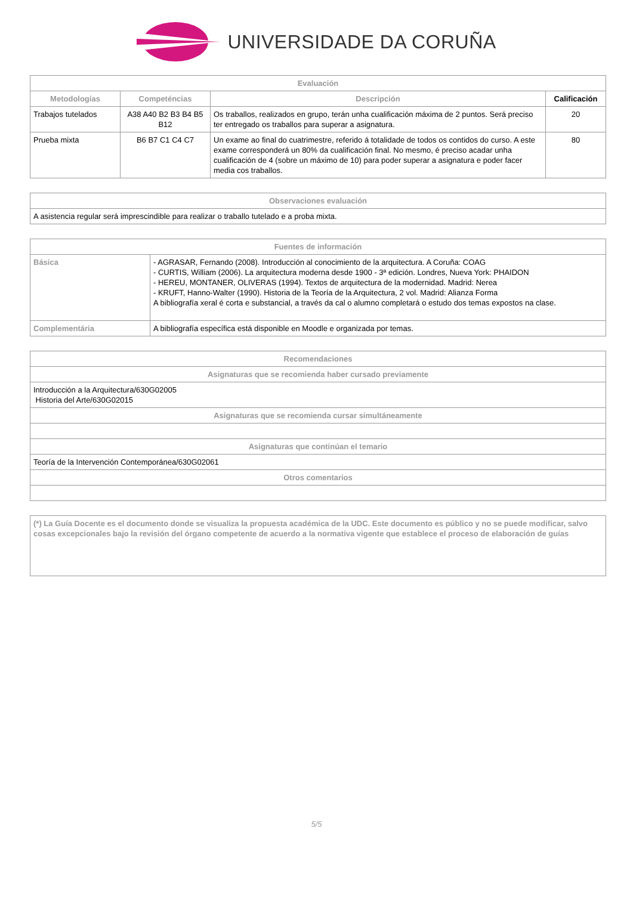UNIVERSIDADE DA CORUÑA
| Evaluación | | | |
| --- | --- | --- | --- |
| Metodologías | Competéncias | Descripción | Calificación |
| Trabajos tutelados | A38 A40 B2 B3 B4 B5 B12 | Os traballos, realizados en grupo, terán unha cualificación máxima de 2 puntos. Será preciso ter entregado os traballos para superar a asignatura. | 20 |
| Prueba mixta | B6 B7 C1 C4 C7 | Un exame ao final do cuatrimestre, referido á totalidade de todos os contidos do curso. A este exame corresponderá un 80% da cualificación final. No mesmo, é preciso acadar unha cualificación de 4 (sobre un máximo de 10) para poder superar a asignatura e poder facer media cos traballos. | 80 |
| Observaciones evaluación |
| --- |
| A asistencia regular será imprescindible para realizar o traballo tutelado e a proba mixta. |
| Fuentes de información | |
| --- | --- |
| Básica | - AGRASAR, Fernando (2008). Introducción al conocimiento de la arquitectura. A Coruña: COAG - CURTIS, William (2006). La arquitectura moderna desde 1900 - 3ª edición. Londres, Nueva York: PHAIDON - HEREU, MONTANER, OLIVERAS (1994). Textos de arquitectura de la modernidad. Madrid: Nerea - KRUFT, Hanno-Walter (1990). Historia de la Teoría de la Arquitectura, 2 vol. Madrid: Alianza Forma A bibliografía xeral é corta e substancial, a través da cal o alumno completará o estudo dos temas expostos na clase. |
| Complementária | A bibliografía específica está disponible en Moodle e organizada por temas. |
| Recomendaciones |
| --- |
| Asignaturas que se recomienda haber cursado previamente |
| Introducción a la Arquitectura/630G02005 Historia del Arte/630G02015 |
| Asignaturas que se recomienda cursar simultáneamente |
| Asignaturas que continúan el temario |
| Teoría de la Intervención Contemporánea/630G02061 |
| Otros comentarios |
| (*) La Guía Docente es el documento donde se visualiza la propuesta académica de la UDC. Este documento es público y no se puede modificar, salvo cosas excepcionales bajo la revisión del órgano competente de acuerdo a la normativa vigente que establece el proceso de elaboración de guías |
5/5